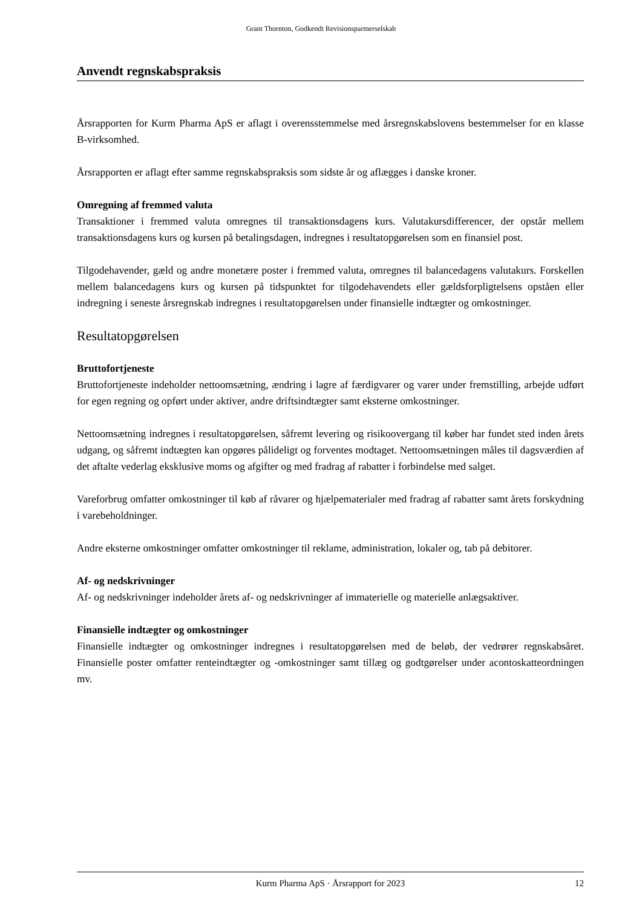Grant Thornton, Godkendt Revisionspartnerselskab
Anvendt regnskabspraksis
Årsrapporten for Kurm Pharma ApS er aflagt i overensstemmelse med årsregnskabslovens bestemmelser for en klasse B-virksomhed.
Årsrapporten er aflagt efter samme regnskabspraksis som sidste år og aflægges i danske kroner.
Omregning af fremmed valuta
Transaktioner i fremmed valuta omregnes til transaktionsdagens kurs. Valutakursdifferencer, der opstår mellem transaktionsdagens kurs og kursen på betalingsdagen, indregnes i resultatopgørelsen som en finansiel post.
Tilgodehavender, gæld og andre monetære poster i fremmed valuta, omregnes til balancedagens valutakurs. Forskellen mellem balancedagens kurs og kursen på tidspunktet for tilgodehavendets eller gældsforpligtelsens opståen eller indregning i seneste årsregnskab indregnes i resultatopgørelsen under finansielle indtægter og omkostninger.
Resultatopgørelsen
Bruttofortjeneste
Bruttofortjeneste indeholder nettoomsætning, ændring i lagre af færdigvarer og varer under fremstilling, arbejde udført for egen regning og opført under aktiver, andre driftsindtægter samt eksterne omkostninger.
Nettoomsætning indregnes i resultatopgørelsen, såfremt levering og risikoovergang til køber har fundet sted inden årets udgang, og såfremt indtægten kan opgøres pålideligt og forventes modtaget. Nettoomsætningen måles til dagsværdien af det aftalte vederlag eksklusive moms og afgifter og med fradrag af rabatter i forbindelse med salget.
Vareforbrug omfatter omkostninger til køb af råvarer og hjælpematerialer med fradrag af rabatter samt årets forskydning i varebeholdninger.
Andre eksterne omkostninger omfatter omkostninger til reklame, administration, lokaler og, tab på debitorer.
Af- og nedskrivninger
Af- og nedskrivninger indeholder årets af- og nedskrivninger af immaterielle og materielle anlægsaktiver.
Finansielle indtægter og omkostninger
Finansielle indtægter og omkostninger indregnes i resultatopgørelsen med de beløb, der vedrører regnskabsåret. Finansielle poster omfatter renteindtægter og -omkostninger samt tillæg og godtgørelser under acontoskatteordningen mv.
Kurm Pharma ApS · Årsrapport for 2023 12